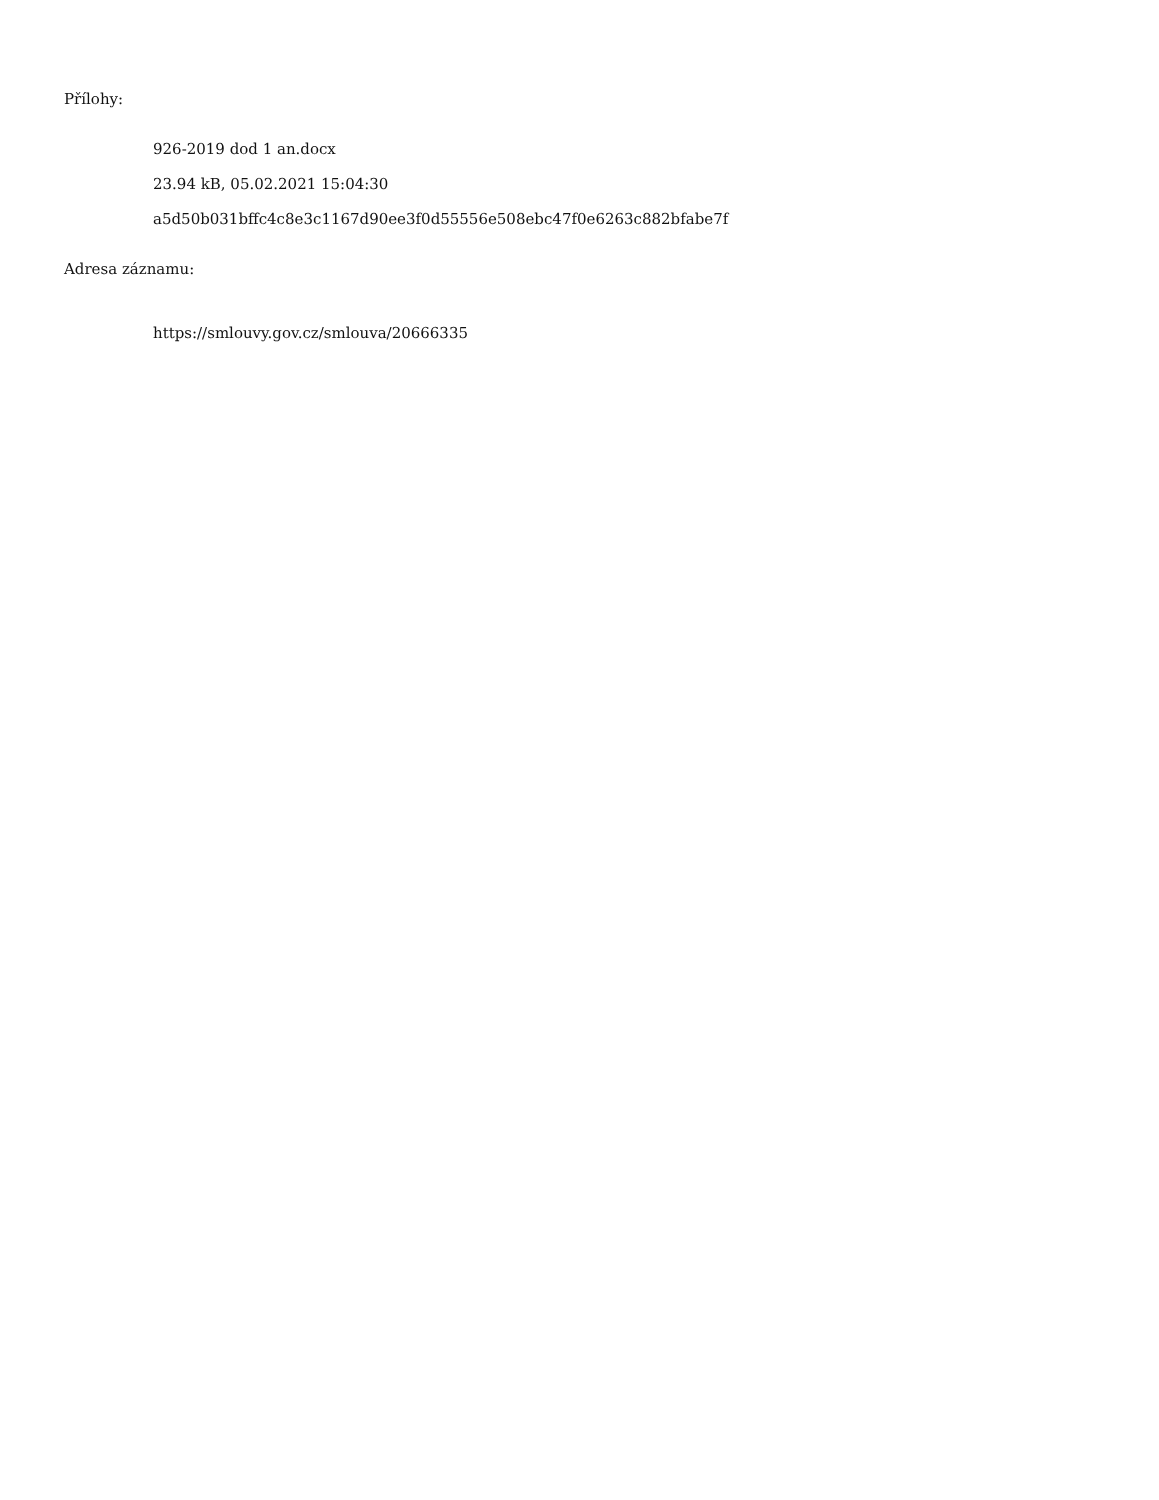Přílohy:
926-2019 dod 1 an.docx
23.94 kB, 05.02.2021 15:04:30
a5d50b031bffc4c8e3c1167d90ee3f0d55556e508ebc47f0e6263c882bfabe7f
Adresa záznamu:
https://smlouvy.gov.cz/smlouva/20666335